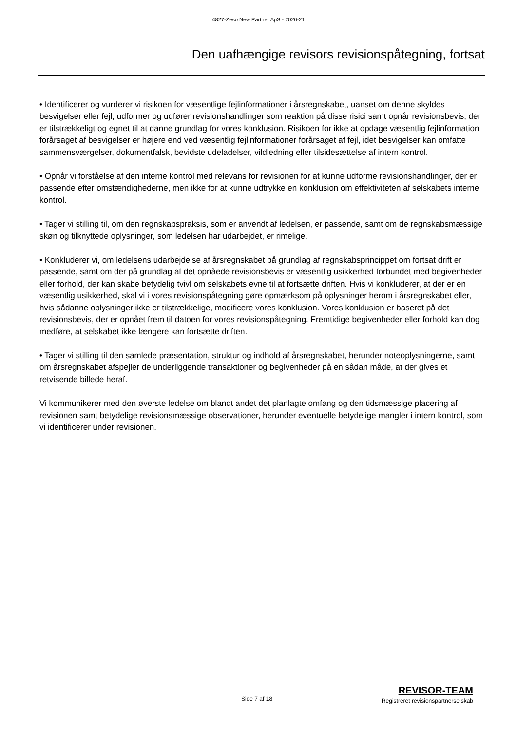4827-Zeso New Partner ApS - 2020-21
Den uafhængige revisors revisionspåtegning, fortsat
• Identificerer og vurderer vi risikoen for væsentlige fejlinformationer i årsregnskabet, uanset om denne skyldes besvigelser eller fejl, udformer og udfører revisionshandlinger som reaktion på disse risici samt opnår revisionsbevis, der er tilstrækkeligt og egnet til at danne grundlag for vores konklusion. Risikoen for ikke at opdage væsentlig fejlinformation forårsaget af besvigelser er højere end ved væsentlig fejlinformationer forårsaget af fejl, idet besvigelser kan omfatte sammensværgelser, dokumentfalsk, bevidste udeladelser, vildledning eller tilsidesættelse af intern kontrol.
• Opnår vi forståelse af den interne kontrol med relevans for revisionen for at kunne udforme revisionshandlinger, der er passende efter omstændighederne, men ikke for at kunne udtrykke en konklusion om effektiviteten af selskabets interne kontrol.
• Tager vi stilling til, om den regnskabspraksis, som er anvendt af ledelsen, er passende, samt om de regnskabsmæssige skøn og tilknyttede oplysninger, som ledelsen har udarbejdet, er rimelige.
• Konkluderer vi, om ledelsens udarbejdelse af årsregnskabet på grundlag af regnskabsprincippet om fortsat drift er passende, samt om der på grundlag af det opnåede revisionsbevis er væsentlig usikkerhed forbundet med begivenheder eller forhold, der kan skabe betydelig tvivl om selskabets evne til at fortsætte driften. Hvis vi konkluderer, at der er en væsentlig usikkerhed, skal vi i vores revisionspåtegning gøre opmærksom på oplysninger herom i årsregnskabet eller, hvis sådanne oplysninger ikke er tilstrækkelige, modificere vores konklusion. Vores konklusion er baseret på det revisionsbevis, der er opnået frem til datoen for vores revisionspåtegning. Fremtidige begivenheder eller forhold kan dog medføre, at selskabet ikke længere kan fortsætte driften.
• Tager vi stilling til den samlede præsentation, struktur og indhold af årsregnskabet, herunder noteoplysningerne, samt om årsregnskabet afspejler de underliggende transaktioner og begivenheder på en sådan måde, at der gives et retvisende billede heraf.
Vi kommunikerer med den øverste ledelse om blandt andet det planlagte omfang og den tidsmæssige placering af revisionen samt betydelige revisionsmæssige observationer, herunder eventuelle betydelige mangler i intern kontrol, som vi identificerer under revisionen.
Side 7 af 18
REVISOR-TEAM
Registreret revisionspartnerselskab